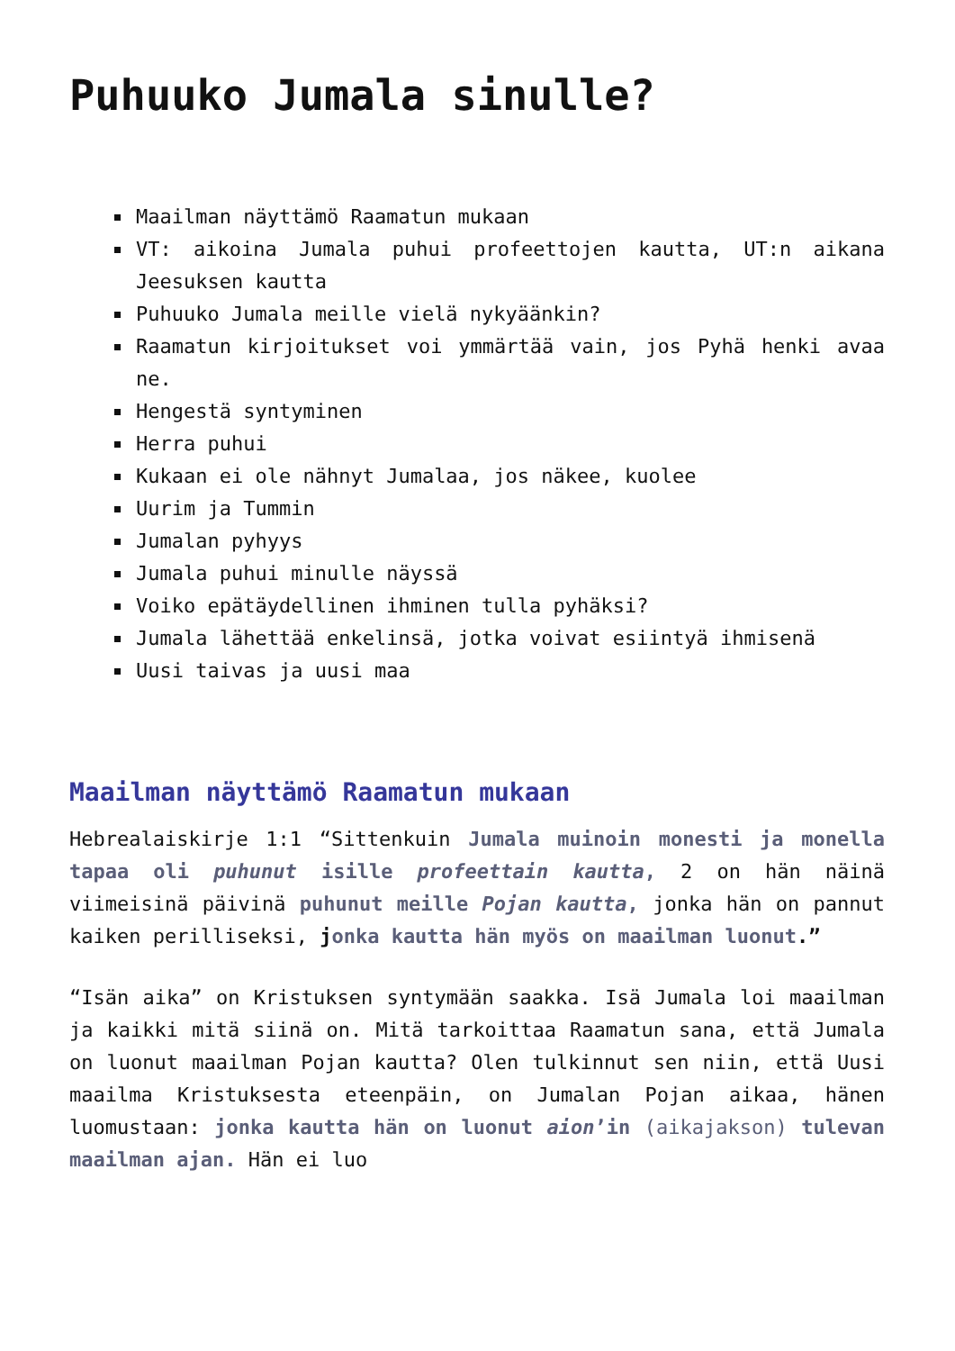Puhuuko Jumala sinulle?
Maailman näyttämö Raamatun mukaan
VT: aikoina Jumala puhui profeettojen kautta, UT:n aikana Jeesuksen kautta
Puhuuko Jumala meille vielä nykyäänkin?
Raamatun kirjoitukset voi ymmärtää vain, jos Pyhä henki avaa ne.
Hengestä syntyminen
Herra puhui
Kukaan ei ole nähnyt Jumalaa, jos näkee, kuolee
Uurim ja Tummin
Jumalan pyhyys
Jumala puhui minulle näyssä
Voiko epätäydellinen ihminen tulla pyhäksi?
Jumala lähettää enkelinsä, jotka voivat esiintyä ihmisenä
Uusi taivas ja uusi maa
Maailman näyttämö Raamatun mukaan
Hebrealaiskirje 1:1 “Sittenkuin Jumala muinoin monesti ja monella tapaa oli puhunut isille profeettain kautta, 2 on hän näinä viimeisinä päivinä puhunut meille Pojan kautta, jonka hän on pannut kaiken perilliseksi, jonka kautta hän myös on maailman luonut.”
“Isän aika” on Kristuksen syntymään saakka. Isä Jumala loi maailman ja kaikki mitä siinä on. Mitä tarkoittaa Raamatun sana, että Jumala on luonut maailman Pojan kautta? Olen tulkinnut sen niin, että Uusi maailma Kristuksesta eteenpäin, on Jumalan Pojan aikaa, hänen luomustaan: jonka kautta hän on luonut aion’in (aikajakson) tulevan maailman ajan. Hän ei luo